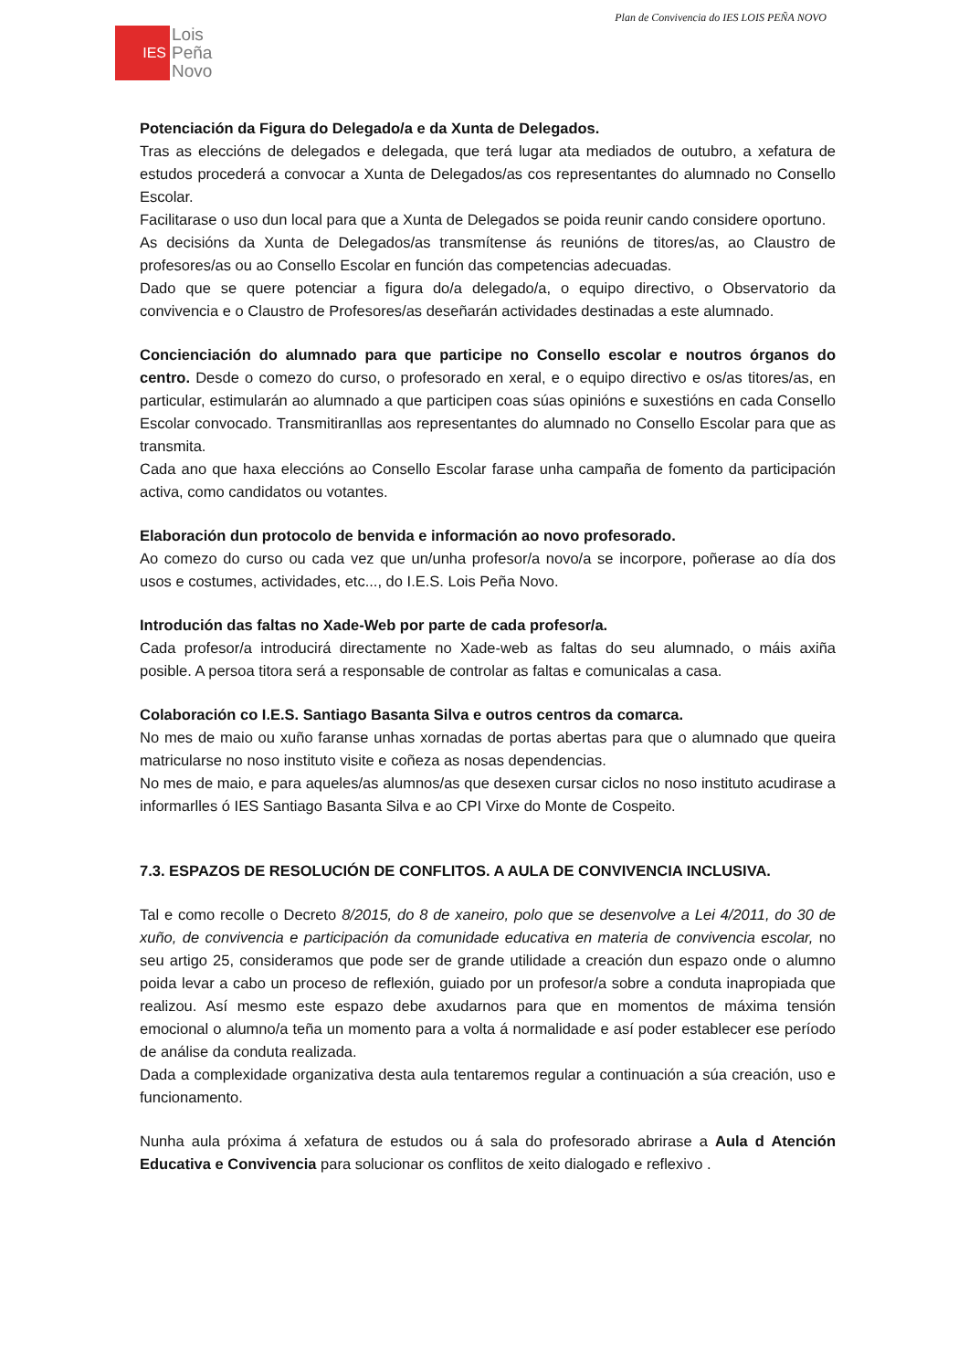Plan de Convivencia do IES LOIS PEÑA NOVO
IES
Lois
Peña
Novo
Potenciación da Figura do Delegado/a e da Xunta de Delegados.
Tras as eleccións de delegados e delegada, que terá lugar ata mediados de outubro, a xefatura de estudos procederá a convocar a Xunta de Delegados/as cos representantes do alumnado no Consello Escolar.
Facilitarase o uso dun local para que a Xunta de Delegados se poida reunir cando considere oportuno.
As decisións da Xunta de Delegados/as transmítense ás reunións de titores/as, ao Claustro de profesores/as ou ao Consello Escolar en función das competencias adecuadas.
Dado que se quere potenciar a figura do/a delegado/a, o equipo directivo, o Observatorio da convivencia e o Claustro de Profesores/as deseñarán actividades destinadas a este alumnado.
Concienciación do alumnado para que participe no Consello escolar e noutros órganos do centro. Desde o comezo do curso, o profesorado en xeral, e o equipo directivo e os/as titores/as, en particular, estimularán ao alumnado a que participen coas súas opinións e suxestións en cada Consello Escolar convocado. Transmitiranllas aos representantes do alumnado no Consello Escolar para que as transmita.
Cada ano que haxa eleccións ao Consello Escolar farase unha campaña de fomento da participación activa, como candidatos ou votantes.
Elaboración dun protocolo de benvida e información ao novo profesorado.
Ao comezo do curso ou cada vez que un/unha profesor/a novo/a se incorpore, poñerase ao día dos usos e costumes, actividades, etc..., do I.E.S. Lois Peña Novo.
Introdución das faltas no Xade-Web por parte de cada profesor/a.
Cada profesor/a introducirá directamente no Xade-web as faltas do seu alumnado, o máis axiña posible. A persoa titora será a responsable de controlar as faltas e comunicalas a casa.
Colaboración co I.E.S. Santiago Basanta Silva e outros centros da comarca.
No mes de maio ou xuño faranse unhas xornadas de portas abertas para que o alumnado que queira matricularse no noso instituto visite e coñeza as nosas dependencias.
No mes de maio, e para aqueles/as alumnos/as que desexen cursar ciclos no noso instituto acudirase a informarlles ó IES Santiago Basanta Silva e ao CPI Virxe do Monte de Cospeito.
7.3. ESPAZOS DE RESOLUCIÓN DE CONFLITOS. A AULA DE CONVIVENCIA INCLUSIVA.
Tal e como recolle o Decreto 8/2015, do 8 de xaneiro, polo que se desenvolve a Lei 4/2011, do 30 de xuño, de convivencia e participación da comunidade educativa en materia de convivencia escolar, no seu artigo 25, consideramos que pode ser de grande utilidade a creación dun espazo onde o alumno poida levar a cabo un proceso de reflexión, guiado por un profesor/a sobre a conduta inapropiada que realizou. Así mesmo este espazo debe axudarnos para que en momentos de máxima tensión emocional o alumno/a teña un momento para a volta á normalidade e así poder establecer ese período de análise da conduta realizada.
Dada a complexidade organizativa desta aula tentaremos regular a continuación a súa creación, uso e funcionamento.
Nunha aula próxima á xefatura de estudos ou á sala do profesorado abrirase a Aula d Atención Educativa e Convivencia para solucionar os conflitos de xeito dialogado e reflexivo .